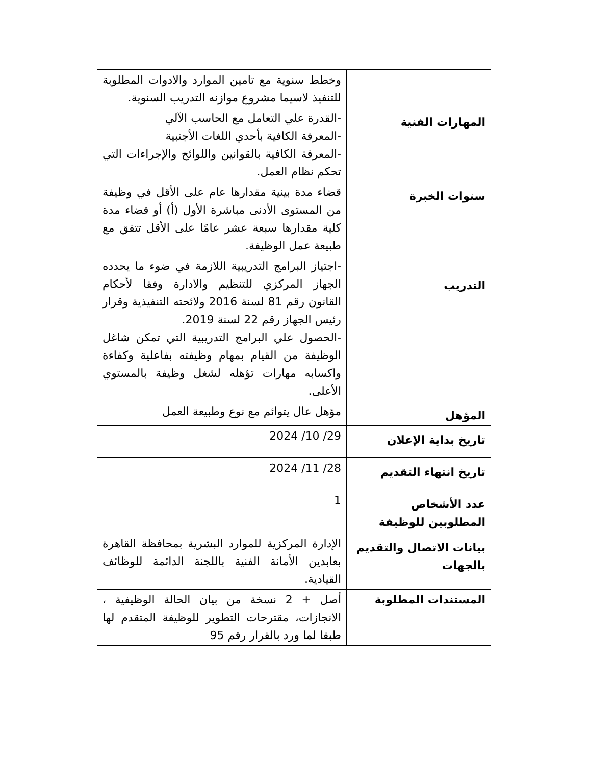| | وخطط سنوية مع تامين الموارد والادوات المطلوبة للتنفيذ لاسيما مشروع موازنه التدريب السنوية. |
| المهارات الفنية | -القدرة علي التعامل مع الحاسب الآلي -المعرفة الكافية بأحدي اللغات الأجنبية -المعرفة الكافية بالقوانين واللوائح والإجراءات التي تحكم نظام العمل. |
| سنوات الخبرة | قضاء مدة بينية مقدارها عام على الأقل في وظيفة من المستوى الأدنى مباشرة الأول (أ) أو قضاء مدة كلية مقدارها سبعة عشر عامًا على الأقل تتفق مع طبيعة عمل الوظيفة. |
| التدريب | -اجتياز البرامج التدريبية اللازمة في ضوء ما يحدده الجهاز المركزي للتنظيم والادارة وفقا لأحكام القانون رقم 81 لسنة 2016 ولائحته التنفيذية وقرار رئيس الجهاز رقم 22 لسنة 2019. -الحصول علي البرامج التدريبية التي تمكن شاغل الوظيفة من القيام بمهام وظيفته بفاعلية وكفاءة واكسابه مهارات تؤهله لشغل وظيفة بالمستوي الأعلى. |
| المؤهل | مؤهل عال يتوائم مع نوع وطبيعة العمل |
| تاريخ بداية الإعلان | 29/ 10/ 2024 |
| تاريخ انتهاء التقديم | 28/ 11/ 2024 |
| عدد الأشخاص المطلوبين للوظيفة | 1 |
| بيانات الاتصال والتقديم بالجهات | الإدارة المركزية للموارد البشرية بمحافظة القاهرة بعابدين الأمانة الفنية باللجنة الدائمة للوظائف القيادية. |
| المستندات المطلوبة | أصل + 2 نسخة من بيان الحالة الوظيفية ، الانجازات، مقترحات التطوير للوظيفة المتقدم لها طبقا لما ورد بالقرار رقم 95 |